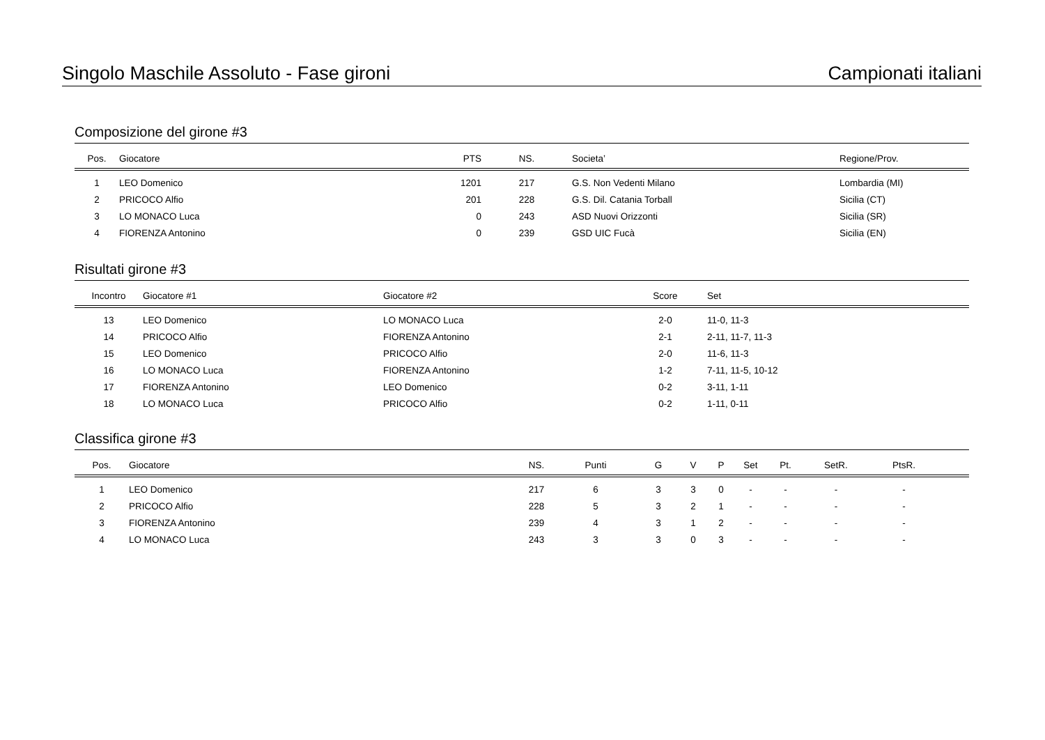Singolo Maschile Assoluto - Fase gironi Campionati italiani
Composizione del girone #3
| Pos. | Giocatore | PTS | NS. | Societa’ | Regione/Prov. |
| --- | --- | --- | --- | --- | --- |
| 1 | LEO Domenico | 1201 | 217 | G.S. Non Vedenti Milano | Lombardia (MI) |
| 2 | PRICOCO Alfio | 201 | 228 | G.S. Dil. Catania Torball | Sicilia (CT) |
| 3 | LO MONACO Luca | 0 | 243 | ASD Nuovi Orizzonti | Sicilia (SR) |
| 4 | FIORENZA Antonino | 0 | 239 | GSD UIC Fucà | Sicilia (EN) |
Risultati girone #3
| Incontro | Giocatore #1 | Giocatore #2 | Score | Set |
| --- | --- | --- | --- | --- |
| 13 | LEO Domenico | LO MONACO Luca | 2-0 | 11-0, 11-3 |
| 14 | PRICOCO Alfio | FIORENZA Antonino | 2-1 | 2-11, 11-7, 11-3 |
| 15 | LEO Domenico | PRICOCO Alfio | 2-0 | 11-6, 11-3 |
| 16 | LO MONACO Luca | FIORENZA Antonino | 1-2 | 7-11, 11-5, 10-12 |
| 17 | FIORENZA Antonino | LEO Domenico | 0-2 | 3-11, 1-11 |
| 18 | LO MONACO Luca | PRICOCO Alfio | 0-2 | 1-11, 0-11 |
Classifica girone #3
| Pos. | Giocatore | NS. | Punti | G | V | P | Set | Pt. | SetR. | PtsR. | |
| --- | --- | --- | --- | --- | --- | --- | --- | --- | --- | --- | --- |
| 1 | LEO Domenico | 217 | 6 | 3 | 3 | 0 | - | - | - | - | |
| 2 | PRICOCO Alfio | 228 | 5 | 3 | 2 | 1 | - | - | - | - | |
| 3 | FIORENZA Antonino | 239 | 4 | 3 | 1 | 2 | - | - | - | - | |
| 4 | LO MONACO Luca | 243 | 3 | 3 | 0 | 3 | - | - | - | - | |